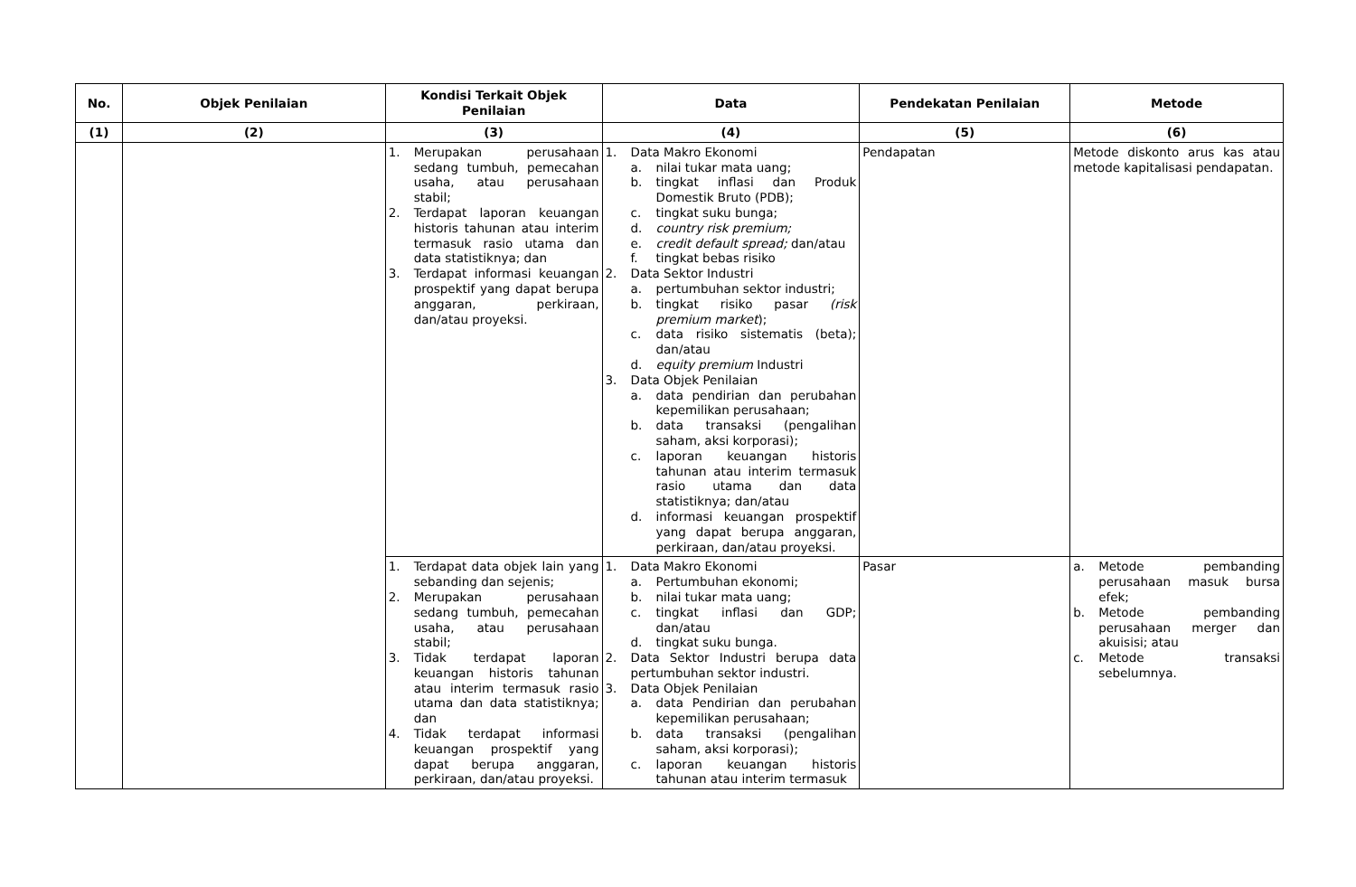| No. | Objek Penilaian | Kondisi Terkait Objek Penilaian | Data | Pendekatan Penilaian | Metode |
| --- | --- | --- | --- | --- | --- |
| (1) | (2) | (3) | (4) | (5) | (6) |
| | | 1. Merupakan perusahaan sedang tumbuh, pemecahan usaha, atau perusahaan stabil; 2. Terdapat laporan keuangan historis tahunan atau interim termasuk rasio utama dan data statistiknya; dan 3. Terdapat informasi keuangan prospektif yang dapat berupa anggaran, perkiraan, dan/atau proyeksi. | 1. Data Makro Ekonomi a. nilai tukar mata uang; b. tingkat inflasi dan Produk Domestik Bruto (PDB); c. tingkat suku bunga; d. country risk premium; e. credit default spread; dan/atau f. tingkat bebas risiko 2. Data Sektor Industri a. pertumbuhan sektor industri; b. tingkat risiko pasar (risk premium market ); c. data risiko sistematis (beta); dan/atau d. equity premium Industri 3. Data Objek Penilaian a. data pendirian dan perubahan kepemilikan perusahaan; b. data transaksi (pengalihan saham, aksi korporasi); c. laporan keuangan historis tahunan atau interim termasuk rasio utama dan data statistiknya; dan/atau d. informasi keuangan prospektif yang dapat berupa anggaran, perkiraan, dan/atau proyeksi. | Pendapatan | Metode diskonto arus kas atau metode kapitalisasi pendapatan. |
| | | 1. Terdapat data objek lain yang sebanding dan sejenis; 2. Merupakan perusahaan sedang tumbuh, pemecahan usaha, atau perusahaan stabil; 3. Tidak terdapat laporan keuangan historis tahunan atau interim termasuk rasio utama dan data statistiknya; dan 4. Tidak terdapat informasi keuangan prospektif yang dapat berupa anggaran, perkiraan, dan/atau proyeksi. | 1. Data Makro Ekonomi a. Pertumbuhan ekonomi; b. nilai tukar mata uang; c. tingkat inflasi dan GDP; dan/atau d. tingkat suku bunga. 2. Data Sektor Industri berupa data pertumbuhan sektor industri. 3. Data Objek Penilaian a. data Pendirian dan perubahan kepemilikan perusahaan; b. data transaksi (pengalihan saham, aksi korporasi); c. laporan keuangan historis tahunan atau interim termasuk | Pasar | a. Metode pembanding perusahaan masuk bursa efek; b. Metode pembanding perusahaan merger dan akuisisi; atau c. Metode transaksi sebelumnya. |